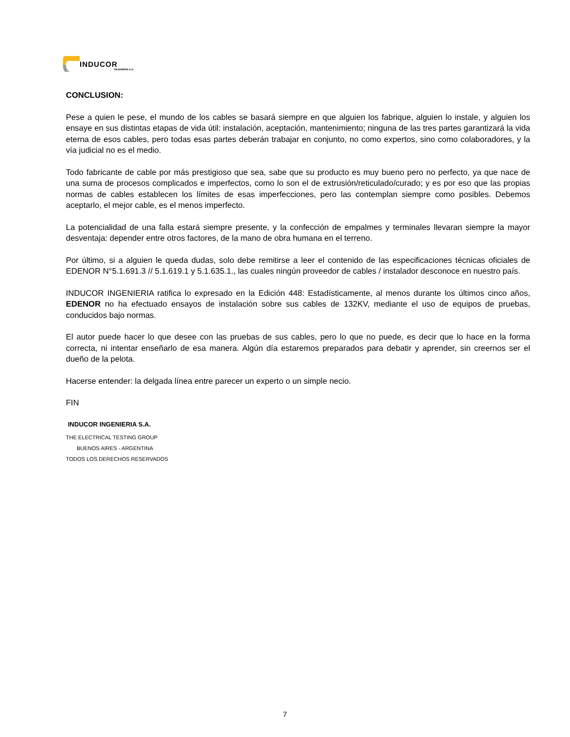INDUCOR
INGENIERIA S.A.
CONCLUSION:
Pese a quien le pese, el mundo de los cables se basará siempre en que alguien los fabrique, alguien lo instale, y alguien los ensaye en sus distintas etapas de vida útil: instalación, aceptación, mantenimiento; ninguna de las tres partes garantizará la vida eterna de esos cables, pero todas esas partes deberán trabajar en conjunto, no como expertos, sino como colaboradores, y la vía judicial no es el medio.
Todo fabricante de cable por más prestigioso que sea, sabe que su producto es muy bueno pero no perfecto, ya que nace de una suma de procesos complicados e imperfectos, como lo son el de extrusión/reticulado/curado; y es por eso que las propias normas de cables establecen los límites de esas imperfecciones, pero las contemplan siempre como posibles. Debemos aceptarlo, el mejor cable, es el menos imperfecto.
La potencialidad de una falla estará siempre presente, y la confección de empalmes y terminales llevaran siempre la mayor desventaja: depender entre otros factores, de la mano de obra humana en el terreno.
Por último, si a alguien le queda dudas, solo debe remitirse a leer el contenido de las especificaciones técnicas oficiales de EDENOR N°5.1.691.3 // 5.1.619.1 y 5.1.635.1., las cuales ningún proveedor de cables / instalador desconoce en nuestro país.
INDUCOR INGENIERIA ratifica lo expresado en la Edición 448: Estadísticamente, al menos durante los últimos cinco años, EDENOR no ha efectuado ensayos de instalación sobre sus cables de 132KV, mediante el uso de equipos de pruebas, conducidos bajo normas.
El autor puede hacer lo que desee con las pruebas de sus cables, pero lo que no puede, es decir que lo hace en la forma correcta, ni intentar enseñarlo de esa manera. Algún día estaremos preparados para debatir y aprender, sin creernos ser el dueño de la pelota.
Hacerse entender: la delgada línea entre parecer un experto o un simple necio.
FIN
INDUCOR INGENIERIA S.A.
THE ELECTRICAL TESTING GROUP
BUENOS AIRES - ARGENTINA
TODOS LOS DERECHOS RESERVADOS
7